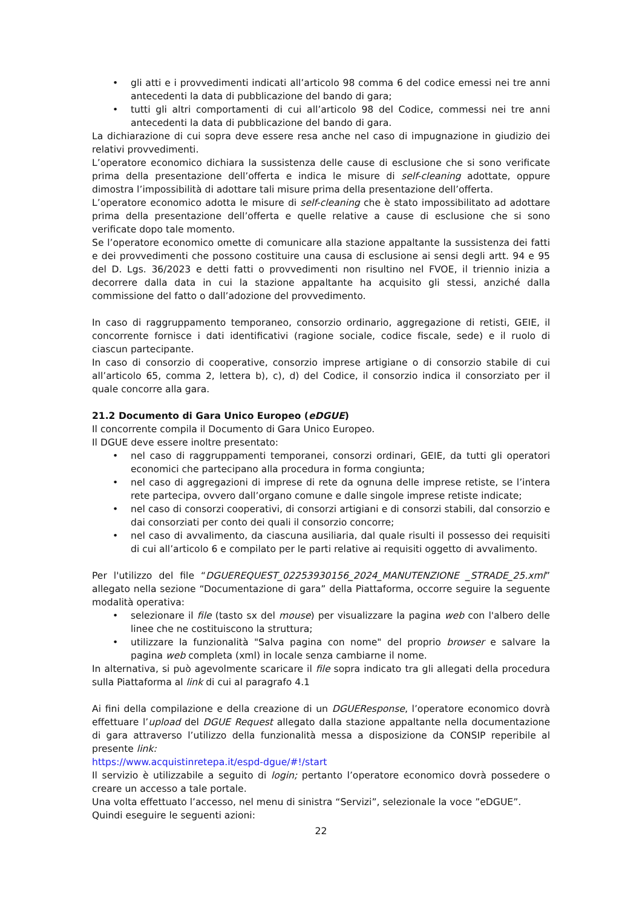• gli atti e i provvedimenti indicati all’articolo 98 comma 6 del codice emessi nei tre anni antecedenti la data di pubblicazione del bando di gara;
• tutti gli altri comportamenti di cui all’articolo 98 del Codice, commessi nei tre anni antecedenti la data di pubblicazione del bando di gara.
La dichiarazione di cui sopra deve essere resa anche nel caso di impugnazione in giudizio dei relativi provvedimenti.
L’operatore economico dichiara la sussistenza delle cause di esclusione che si sono verificate prima della presentazione dell’offerta e indica le misure di self-cleaning adottate, oppure dimostra l’impossibilità di adottare tali misure prima della presentazione dell’offerta.
L’operatore economico adotta le misure di self-cleaning che è stato impossibilitato ad adottare prima della presentazione dell’offerta e quelle relative a cause di esclusione che si sono verificate dopo tale momento.
Se l’operatore economico omette di comunicare alla stazione appaltante la sussistenza dei fatti e dei provvedimenti che possono costituire una causa di esclusione ai sensi degli artt. 94 e 95 del D. Lgs. 36/2023 e detti fatti o provvedimenti non risultino nel FVOE, il triennio inizia a decorrere dalla data in cui la stazione appaltante ha acquisito gli stessi, anziché dalla commissione del fatto o dall’adozione del provvedimento.
In caso di raggruppamento temporaneo, consorzio ordinario, aggregazione di retisti, GEIE, il concorrente fornisce i dati identificativi (ragione sociale, codice fiscale, sede) e il ruolo di ciascun partecipante.
In caso di consorzio di cooperative, consorzio imprese artigiane o di consorzio stabile di cui all’articolo 65, comma 2, lettera b), c), d) del Codice, il consorzio indica il consorziato per il quale concorre alla gara.
21.2 Documento di Gara Unico Europeo (eDGUE)
Il concorrente compila il Documento di Gara Unico Europeo.
Il DGUE deve essere inoltre presentato:
• nel caso di raggruppamenti temporanei, consorzi ordinari, GEIE, da tutti gli operatori economici che partecipano alla procedura in forma congiunta;
• nel caso di aggregazioni di imprese di rete da ognuna delle imprese retiste, se l’intera rete partecipa, ovvero dall’organo comune e dalle singole imprese retiste indicate;
• nel caso di consorzi cooperativi, di consorzi artigiani e di consorzi stabili, dal consorzio e dai consorziati per conto dei quali il consorzio concorre;
• nel caso di avvalimento, da ciascuna ausiliaria, dal quale risulti il possesso dei requisiti di cui all’articolo 6 e compilato per le parti relative ai requisiti oggetto di avvalimento.
Per l'utilizzo del file “DGUEREQUEST_02253930156_2024_MANUTENZIONE _STRADE_25.xml” allegato nella sezione “Documentazione di gara” della Piattaforma, occorre seguire la seguente modalità operativa:
• selezionare il file (tasto sx del mouse) per visualizzare la pagina web con l'albero delle linee che ne costituiscono la struttura;
• utilizzare la funzionalità "Salva pagina con nome" del proprio browser e salvare la pagina web completa (xml) in locale senza cambiarne il nome.
In alternativa, si può agevolmente scaricare il file sopra indicato tra gli allegati della procedura sulla Piattaforma al link di cui al paragrafo 4.1
Ai fini della compilazione e della creazione di un DGUEResponse, l’operatore economico dovrà effettuare l’upload del DGUE Request allegato dalla stazione appaltante nella documentazione di gara attraverso l’utilizzo della funzionalità messa a disposizione da CONSIP reperibile al presente link:
https://www.acquistinretepa.it/espd-dgue/#!/start
Il servizio è utilizzabile a seguito di login; pertanto l’operatore economico dovrà possedere o creare un accesso a tale portale.
Una volta effettuato l’accesso, nel menu di sinistra “Servizi”, selezionale la voce ”eDGUE”.
Quindi eseguire le seguenti azioni:
22